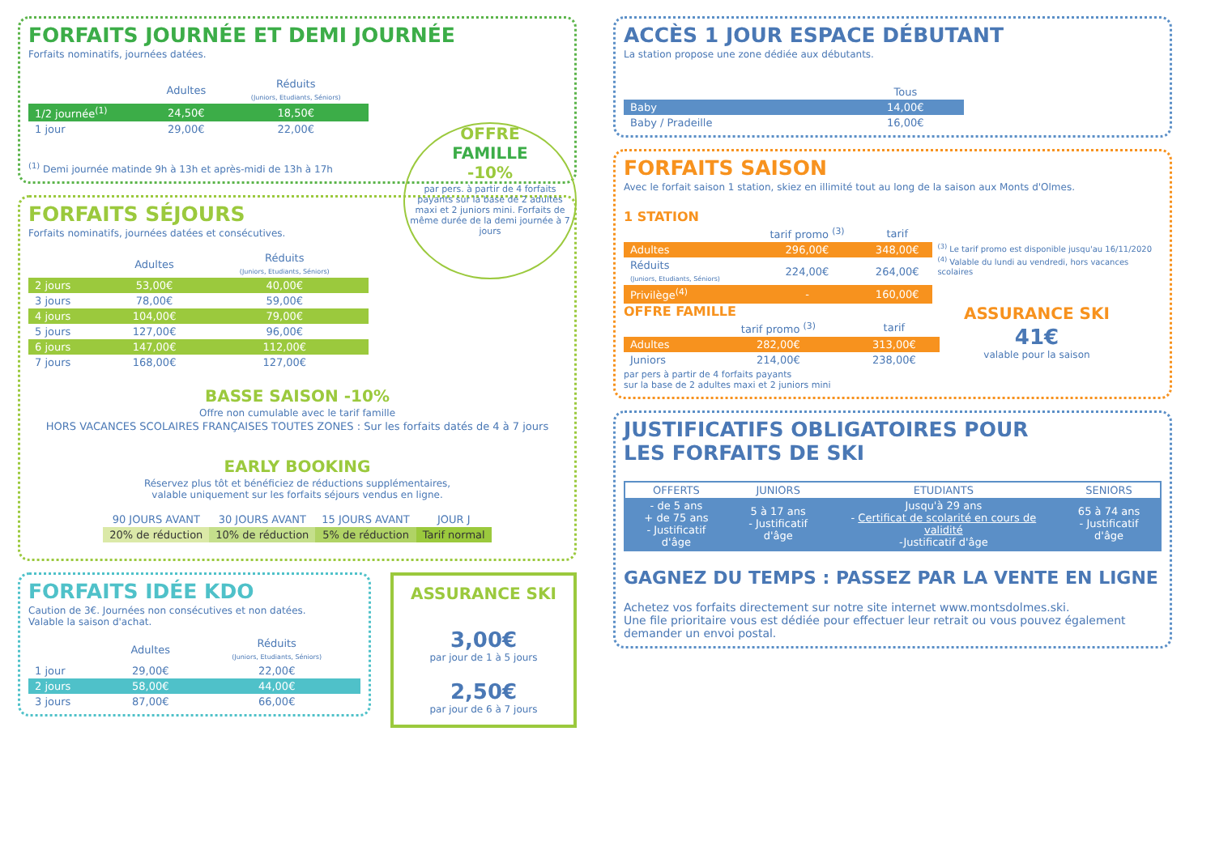FORFAITS JOURNÉE ET DEMI JOURNÉE
Forfaits nominatifs, journées datées.
| | Adultes | Réduits (Juniors, Etudiants, Séniors) |
| --- | --- | --- |
| 1/2 journée<sup>(1)</sup> | 24,50€ | 18,50€ |
| 1 jour | 29,00€ | 22,00€ |
<sup>(1)</sup> Demi journée matinde 9h à 13h et après-midi de 13h à 17h
OFFRE
FAMILLE
-10%
par pers. à partir de 4 forfaits payants sur la base de 2 adultes maxi et 2 juniors mini. Forfaits de même durée de la demi journée à 7 jours
FORFAITS SÉJOURS
Forfaits nominatifs, journées datées et consécutives.
| | Adultes | Réduits (Juniors, Etudiants, Séniors) |
| --- | --- | --- |
| 2 jours | 53,00€ | 40,00€ |
| 3 jours | 78,00€ | 59,00€ |
| 4 jours | 104,00€ | 79,00€ |
| 5 jours | 127,00€ | 96,00€ |
| 6 jours | 147,00€ | 112,00€ |
| 7 jours | 168,00€ | 127,00€ |
BASSE SAISON -10%
Offre non cumulable avec le tarif famille
HORS VACANCES SCOLAIRES FRANÇAISES TOUTES ZONES : Sur les forfaits datés de 4 à 7 jours
EARLY BOOKING
Réservez plus tôt et bénéficiez de réductions supplémentaires,
valable uniquement sur les forfaits séjours vendus en ligne.
| 90 JOURS AVANT | 30 JOURS AVANT | 15 JOURS AVANT | JOUR J |
| --- | --- | --- | --- |
| 20% de réduction | 10% de réduction | 5% de réduction | Tarif normal |
FORFAITS IDÉE KDO
Caution de 3€. Journées non consécutives et non datées.
Valable la saison d'achat.
| | Adultes | Réduits (Juniors, Etudiants, Séniors) |
| --- | --- | --- |
| 1 jour | 29,00€ | 22,00€ |
| 2 jours | 58,00€ | 44,00€ |
| 3 jours | 87,00€ | 66,00€ |
ASSURANCE SKI
3,00€
par jour de 1 à 5 jours
2,50€
par jour de 6 à 7 jours
ACCÈS 1 JOUR ESPACE DÉBUTANT
La station propose une zone dédiée aux débutants.
| | Tous |
| --- | --- |
| Baby | 14,00€ |
| Baby / Pradeille | 16,00€ |
FORFAITS SAISON
Avec le forfait saison 1 station, skiez en illimité tout au long de la saison aux Monts d'Olmes.
1 STATION
| | tarif promo <sup>(3)</sup> | tarif |
| --- | --- | --- |
| Adultes | 296,00€ | 348,00€ |
| Réduits (Juniors, Etudiants, Séniors) | 224,00€ | 264,00€ |
| Privilège<sup>(4)</sup> | - | 160,00€ |
<sup>(3)</sup> Le tarif promo est disponible jusqu'au 16/11/2020
<sup>(4)</sup> Valable du lundi au vendredi, hors vacances scolaires
OFFRE FAMILLE
| | tarif promo <sup>(3)</sup> | tarif |
| --- | --- | --- |
| Adultes | 282,00€ | 313,00€ |
| Juniors | 214,00€ | 238,00€ |
par pers à partir de 4 forfaits payants
sur la base de 2 adultes maxi et 2 juniors mini
ASSURANCE SKI
41€
valable pour la saison
JUSTIFICATIFS OBLIGATOIRES POUR
LES FORFAITS DE SKI
| OFFERTS | JUNIORS | ETUDIANTS | SENIORS |
| --- | --- | --- | --- |
| - de 5 ans + de 75 ans - Justificatif d'âge | 5 à 17 ans - Justificatif d'âge | Jusqu'à 29 ans - Certificat de scolarité en cours de validité -Justificatif d'âge | 65 à 74 ans - Justificatif d'âge |
GAGNEZ DU TEMPS : PASSEZ PAR LA VENTE EN LIGNE
Achetez vos forfaits directement sur notre site internet www.montsdolmes.ski.
Une file prioritaire vous est dédiée pour effectuer leur retrait ou vous pouvez également demander un envoi postal.